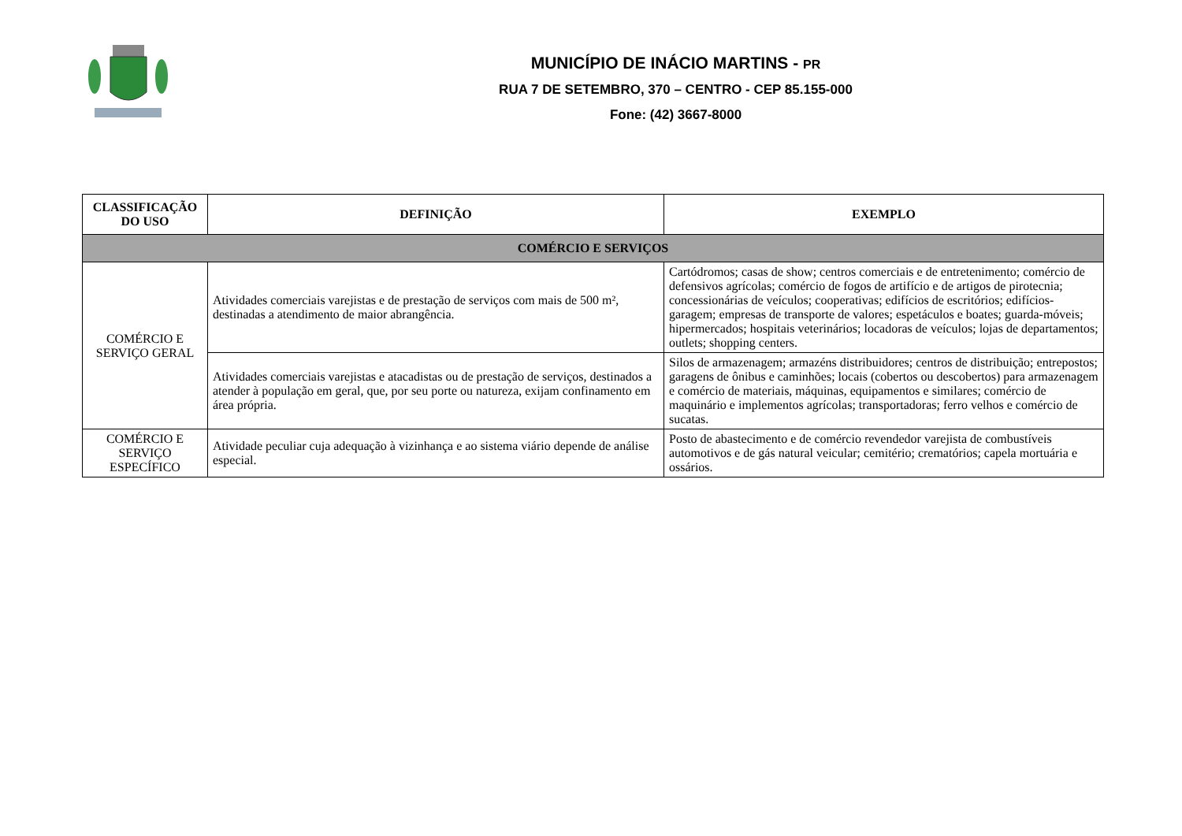MUNICÍPIO DE INÁCIO MARTINS - PR
RUA 7 DE SETEMBRO, 370 – CENTRO - CEP 85.155-000
Fone: (42) 3667-8000
| CLASSIFICAÇÃO DO USO | DEFINIÇÃO | EXEMPLO |
| --- | --- | --- |
| COMÉRCIO E SERVIÇOS | | |
| COMÉRCIO E SERVIÇO GERAL | Atividades comerciais varejistas e de prestação de serviços com mais de 500 m², destinadas a atendimento de maior abrangência. | Cartódromos; casas de show; centros comerciais e de entretenimento; comércio de defensivos agrícolas; comércio de fogos de artifício e de artigos de pirotecnia; concessionárias de veículos; cooperativas; edifícios de escritórios; edifícios-garagem; empresas de transporte de valores; espetáculos e boates; guarda-móveis; hipermercados; hospitais veterinários; locadoras de veículos; lojas de departamentos; outlets; shopping centers. |
| | Atividades comerciais varejistas e atacadistas ou de prestação de serviços, destinados a atender à população em geral, que, por seu porte ou natureza, exijam confinamento em área própria. | Silos de armazenagem; armazéns distribuidores; centros de distribuição; entrepostos; garagens de ônibus e caminhões; locais (cobertos ou descobertos) para armazenagem e comércio de materiais, máquinas, equipamentos e similares; comércio de maquinário e implementos agrícolas; transportadoras; ferro velhos e comércio de sucatas. |
| COMÉRCIO E SERVIÇO ESPECÍFICO | Atividade peculiar cuja adequação à vizinhança e ao sistema viário depende de análise especial. | Posto de abastecimento e de comércio revendedor varejista de combustíveis automotivos e de gás natural veicular; cemitério; crematórios; capela mortuária e ossários. |